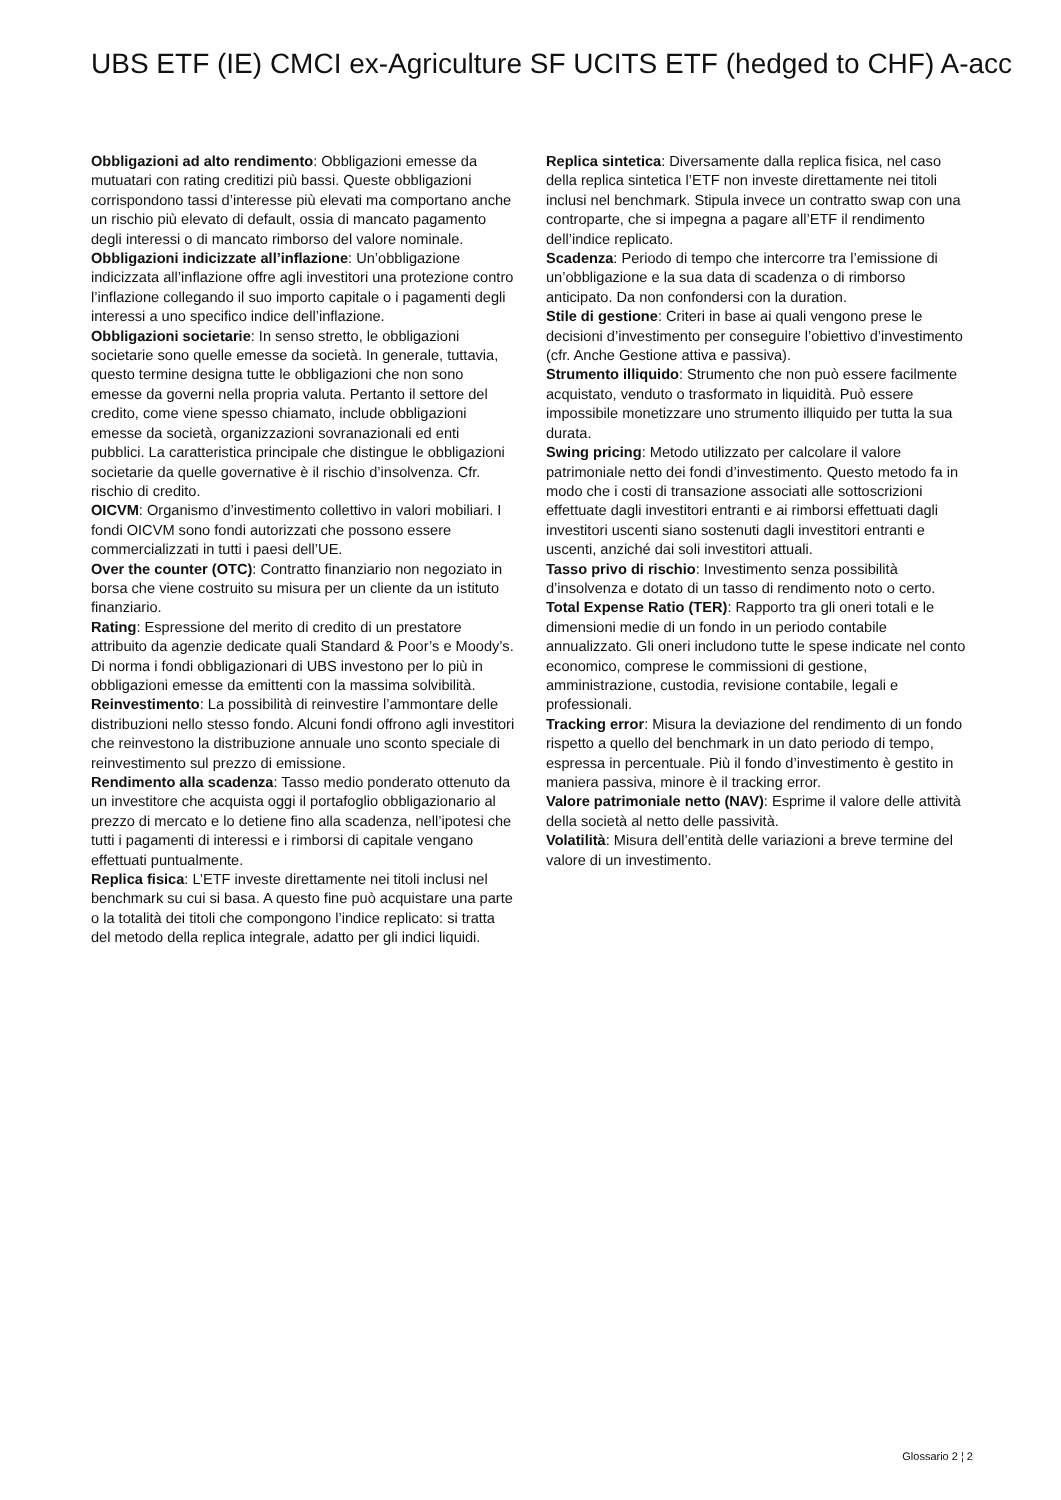UBS ETF (IE) CMCI ex-Agriculture SF UCITS ETF (hedged to CHF) A-acc
Obbligazioni ad alto rendimento: Obbligazioni emesse da mutuatari con rating creditizi più bassi. Queste obbligazioni corrispondono tassi d’interesse più elevati ma comportano anche un rischio più elevato di default, ossia di mancato pagamento degli interessi o di mancato rimborso del valore nominale.
Obbligazioni indicizzate all’inflazione: Un’obbligazione indicizzata all’inflazione offre agli investitori una protezione contro l’inflazione collegando il suo importo capitale o i pagamenti degli interessi a uno specifico indice dell’inflazione.
Obbligazioni societarie: In senso stretto, le obbligazioni societarie sono quelle emesse da società. In generale, tuttavia, questo termine designa tutte le obbligazioni che non sono emesse da governi nella propria valuta. Pertanto il settore del credito, come viene spesso chiamato, include obbligazioni emesse da società, organizzazioni sovranazionali ed enti pubblici. La caratteristica principale che distingue le obbligazioni societarie da quelle governative è il rischio d’insolvenza. Cfr. rischio di credito.
OICVM: Organismo d’investimento collettivo in valori mobiliari. I fondi OICVM sono fondi autorizzati che possono essere commercializzati in tutti i paesi dell’UE.
Over the counter (OTC): Contratto finanziario non negoziato in borsa che viene costruito su misura per un cliente da un istituto finanziario.
Rating: Espressione del merito di credito di un prestatore attribuito da agenzie dedicate quali Standard & Poor’s e Moody’s. Di norma i fondi obbligazionari di UBS investono per lo più in obbligazioni emesse da emittenti con la massima solvibilità.
Reinvestimento: La possibilità di reinvestire l’ammontare delle distribuzioni nello stesso fondo. Alcuni fondi offrono agli investitori che reinvestono la distribuzione annuale uno sconto speciale di reinvestimento sul prezzo di emissione.
Rendimento alla scadenza: Tasso medio ponderato ottenuto da un investitore che acquista oggi il portafoglio obbligazionario al prezzo di mercato e lo detiene fino alla scadenza, nell’ipotesi che tutti i pagamenti di interessi e i rimborsi di capitale vengano effettuati puntualmente.
Replica fisica: L’ETF investe direttamente nei titoli inclusi nel benchmark su cui si basa. A questo fine può acquistare una parte o la totalità dei titoli che compongono l’indice replicato: si tratta del metodo della replica integrale, adatto per gli indici liquidi.
Replica sintetica: Diversamente dalla replica fisica, nel caso della replica sintetica l’ETF non investe direttamente nei titoli inclusi nel benchmark. Stipula invece un contratto swap con una controparte, che si impegna a pagare all’ETF il rendimento dell’indice replicato.
Scadenza: Periodo di tempo che intercorre tra l’emissione di un’obbligazione e la sua data di scadenza o di rimborso anticipato. Da non confondersi con la duration.
Stile di gestione: Criteri in base ai quali vengono prese le decisioni d’investimento per conseguire l’obiettivo d’investimento (cfr. Anche Gestione attiva e passiva).
Strumento illiquido: Strumento che non può essere facilmente acquistato, venduto o trasformato in liquidità. Può essere impossibile monetizzare uno strumento illiquido per tutta la sua durata.
Swing pricing: Metodo utilizzato per calcolare il valore patrimoniale netto dei fondi d’investimento. Questo metodo fa in modo che i costi di transazione associati alle sottoscrizioni effettuate dagli investitori entranti e ai rimborsi effettuati dagli investitori uscenti siano sostenuti dagli investitori entranti e uscenti, anziché dai soli investitori attuali.
Tasso privo di rischio: Investimento senza possibilità d’insolvenza e dotato di un tasso di rendimento noto o certo.
Total Expense Ratio (TER): Rapporto tra gli oneri totali e le dimensioni medie di un fondo in un periodo contabile annualizzato. Gli oneri includono tutte le spese indicate nel conto economico, comprese le commissioni di gestione, amministrazione, custodia, revisione contabile, legali e professionali.
Tracking error: Misura la deviazione del rendimento di un fondo rispetto a quello del benchmark in un dato periodo di tempo, espressa in percentuale. Più il fondo d’investimento è gestito in maniera passiva, minore è il tracking error.
Valore patrimoniale netto (NAV): Esprime il valore delle attività della società al netto delle passività.
Volatilità: Misura dell’entità delle variazioni a breve termine del valore di un investimento.
Glossario 2 ¦ 2